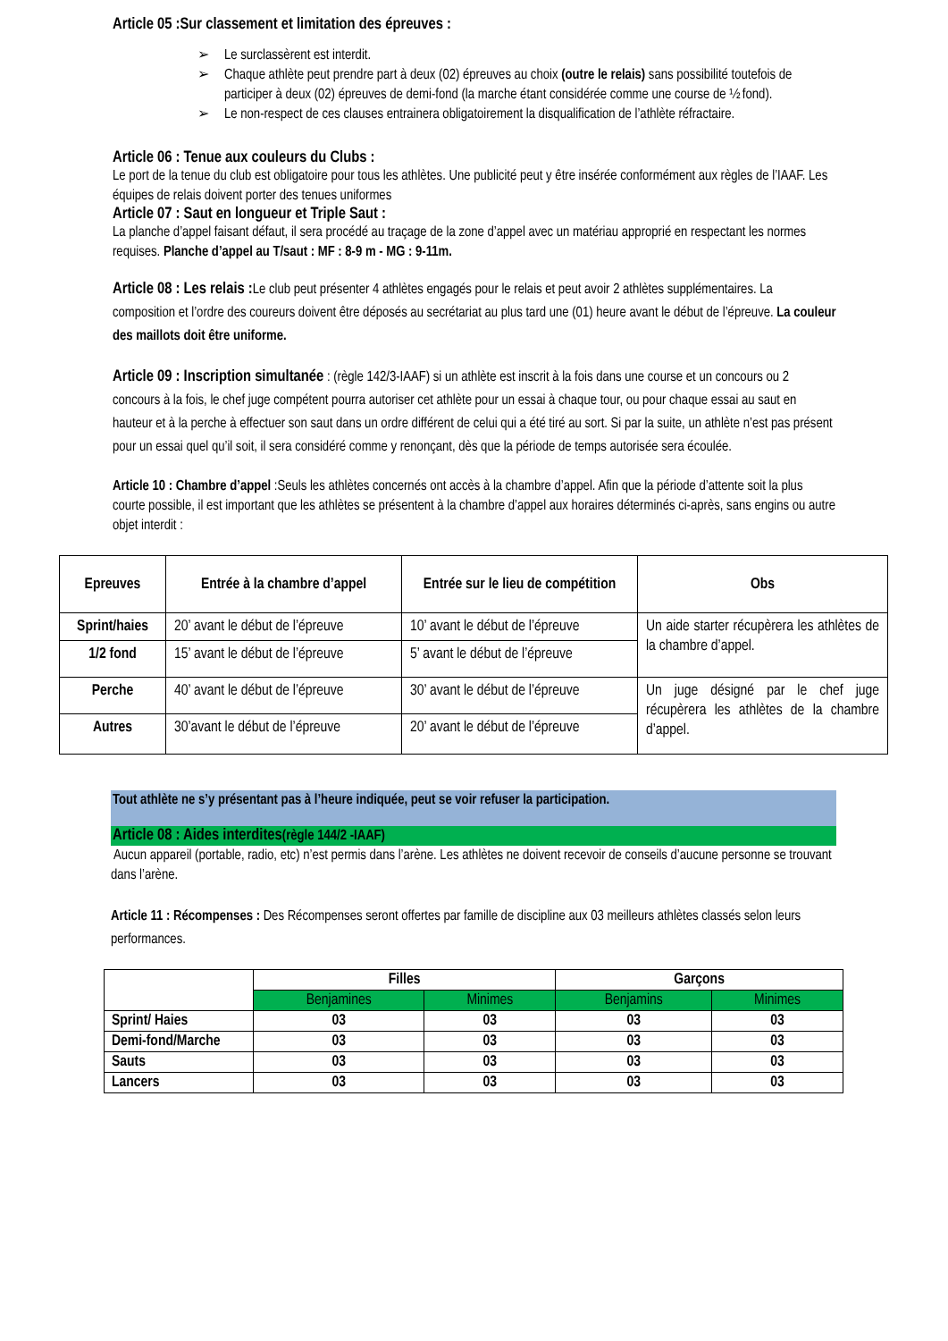Article 05 :Sur classement et limitation des épreuves :
➢ Le surclassèrent est interdit.
➢ Chaque athlète peut prendre part à deux (02) épreuves au choix (outre le relais) sans possibilité toutefois de participer à deux (02) épreuves de demi-fond (la marche étant considérée comme une course de ½ fond).
➢ Le non-respect de ces clauses entrainera obligatoirement la disqualification de l’athlète réfractaire.
Article 06 : Tenue aux couleurs du Clubs :
Le port de la tenue du club est obligatoire pour tous les athlètes. Une publicité peut y être insérée conformément aux règles de l’IAAF. Les équipes de relais doivent porter des tenues uniformes
Article 07 : Saut en longueur et Triple Saut :
La planche d’appel faisant défaut, il sera procédé au traçage de la zone d’appel avec un matériau approprié en respectant les normes requises. Planche d’appel au T/saut : MF : 8-9 m - MG : 9-11m.
Article 08 : Les relais : Le club peut présenter 4 athlètes engagés pour le relais et peut avoir 2 athlètes supplémentaires. La composition et l’ordre des coureurs doivent être déposés au secrétariat au plus tard une (01) heure avant le début de l’épreuve. La couleur des maillots doit être uniforme.
Article 09 : Inscription simultanée : (règle 142/3-IAAF) si un athlète est inscrit à la fois dans une course et un concours ou 2 concours à la fois, le chef juge compétent pourra autoriser cet athlète pour un essai à chaque tour, ou pour chaque essai au saut en hauteur et à la perche à effectuer son saut dans un ordre différent de celui qui a été tiré au sort. Si par la suite, un athlète n’est pas présent pour un essai quel qu’il soit, il sera considéré comme y renonçant, dès que la période de temps autorisée sera écoulée.
Article 10 : Chambre d’appel :Seuls les athlètes concernés ont accès à la chambre d’appel. Afin que la période d’attente soit la plus courte possible, il est important que les athlètes se présentent à la chambre d’appel aux horaires déterminés ci-après, sans engins ou autre objet interdit :
| Epreuves | Entrée à la chambre d’appel | Entrée sur le lieu de compétition | Obs |
| --- | --- | --- | --- |
| Sprint/haies | 20’ avant le début de l’épreuve | 10’ avant le début de l’épreuve | Un aide starter récupèrera les athlètes de la chambre d’appel. |
| 1/2 fond | 15’ avant le début de l’épreuve | 5’ avant le début de l’épreuve | |
| Perche | 40’ avant le début de l’épreuve | 30’ avant le début de l’épreuve | Un juge désigné par le chef juge récupèrera les athlètes de la chambre d’appel. |
| Autres | 30’avant le début de l’épreuve | 20’ avant le début de l’épreuve | |
Tout athlète ne s’y présentant pas à l’heure indiquée, peut se voir refuser la participation.
Article 08 : Aides interdites(règle 144/2 -IAAF)
Aucun appareil (portable, radio, etc) n’est permis dans l’arène. Les athlètes ne doivent recevoir de conseils d’aucune personne se trouvant dans l’arène.
Article 11 : Récompenses : Des Récompenses seront offertes par famille de discipline aux 03 meilleurs athlètes classés selon leurs performances.
| | Filles | | Garçons | |
| | Benjamines | Minimes | Benjamins | Minimes |
| Sprint/ Haies | 03 | 03 | 03 | 03 |
| Demi-fond/Marche | 03 | 03 | 03 | 03 |
| Sauts | 03 | 03 | 03 | 03 |
| Lancers | 03 | 03 | 03 | 03 |